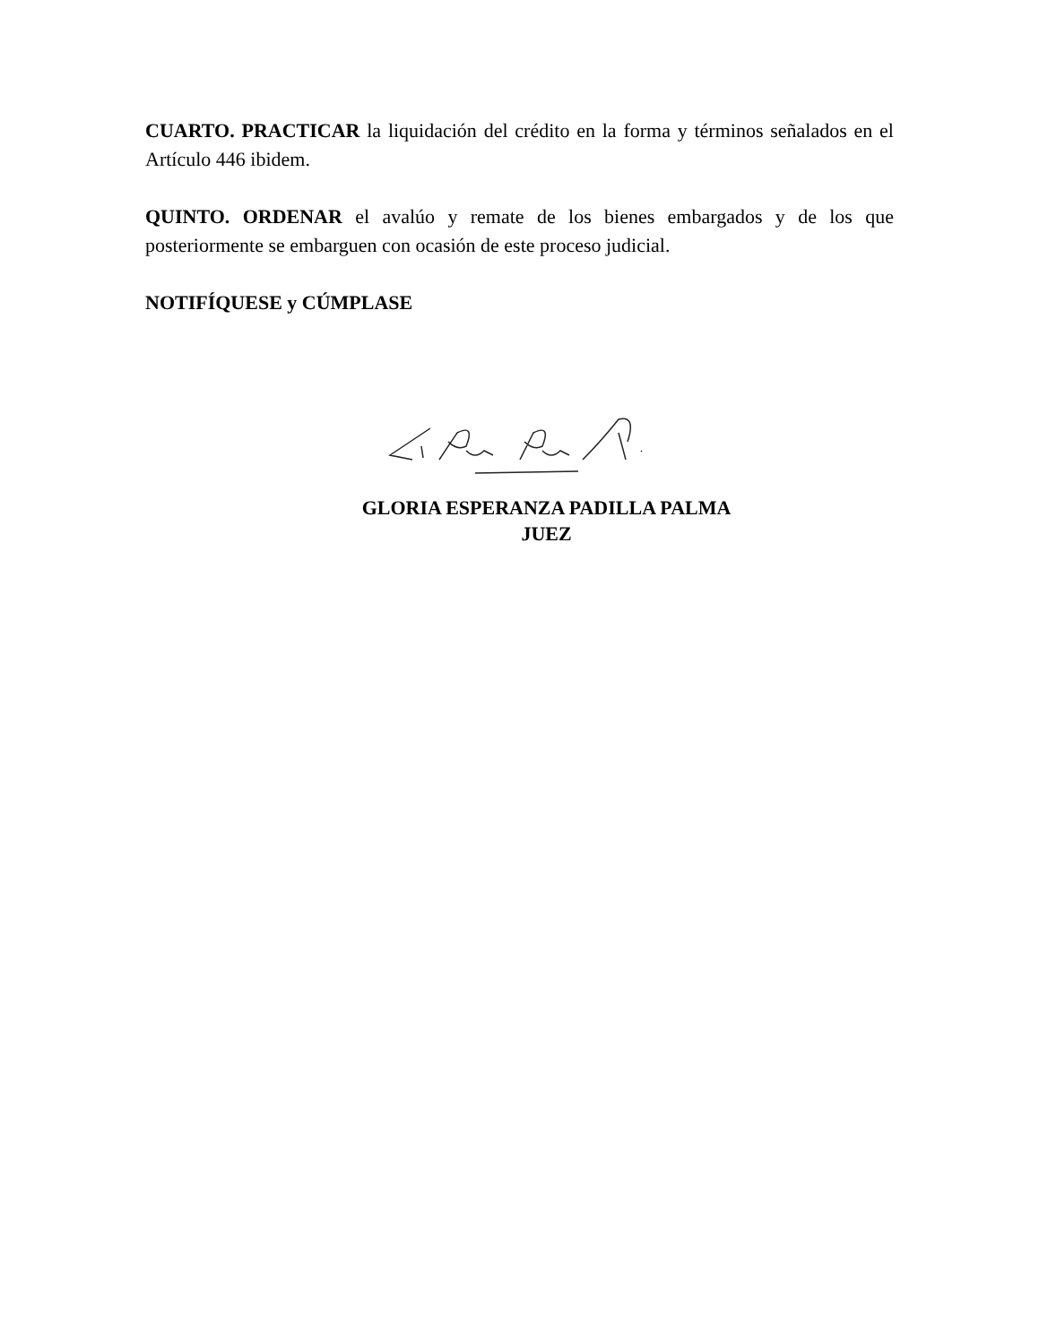CUARTO. PRACTICAR la liquidación del crédito en la forma y términos señalados en el Artículo 446 ibidem.
QUINTO. ORDENAR el avalúo y remate de los bienes embargados y de los que posteriormente se embarguen con ocasión de este proceso judicial.
NOTIFÍQUESE y CÚMPLASE
GLORIA ESPERANZA PADILLA PALMA
JUEZ